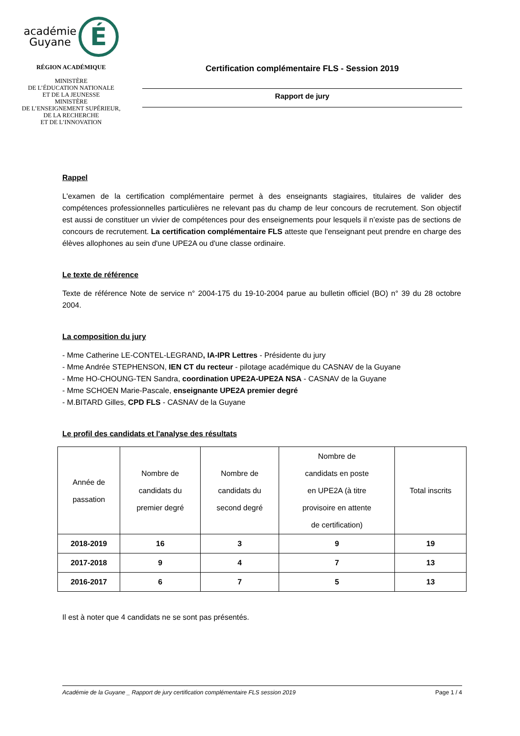académie
Guyane É
RÉGION ACADÉMIQUE
MINISTÈRE
DE L’ÉDUCATION NATIONALE
ET DE LA JEUNESSE
MINISTÈRE
DE L’ENSEIGNEMENT SUPÉRIEUR,
DE LA RECHERCHE
ET DE L’INNOVATION
Certification complémentaire FLS - Session 2019
Rapport de jury
Rappel
L'examen de la certification complémentaire permet à des enseignants stagiaires, titulaires de valider des compétences professionnelles particulières ne relevant pas du champ de leur concours de recrutement. Son objectif est aussi de constituer un vivier de compétences pour des enseignements pour lesquels il n’existe pas de sections de concours de recrutement. La certification complémentaire FLS atteste que l'enseignant peut prendre en charge des élèves allophones au sein d'une UPE2A ou d'une classe ordinaire.
Le texte de référence
Texte de référence Note de service n° 2004-175 du 19-10-2004 parue au bulletin officiel (BO) n° 39 du 28 octobre 2004.
La composition du jury
- Mme Catherine LE-CONTEL-LEGRAND, IA-IPR Lettres - Présidente du jury
- Mme Andrée STEPHENSON, IEN CT du recteur - pilotage académique du CASNAV de la Guyane
- Mme HO-CHOUNG-TEN Sandra, coordination UPE2A-UPE2A NSA - CASNAV de la Guyane
- Mme SCHOEN Marie-Pascale, enseignante UPE2A premier degré
- M.BITARD Gilles, CPD FLS - CASNAV de la Guyane
Le profil des candidats et l'analyse des résultats
| Année de passation | Nombre de candidats du premier degré | Nombre de candidats du second degré | Nombre de candidats en poste en UPE2A (à titre provisoire en attente de certification) | Total inscrits |
| --- | --- | --- | --- | --- |
| 2018-2019 | 16 | 3 | 9 | 19 |
| 2017-2018 | 9 | 4 | 7 | 13 |
| 2016-2017 | 6 | 7 | 5 | 13 |
Il est à noter que 4 candidats ne se sont pas présentés.
Académie de la Guyane _ Rapport de jury certification complémentaire FLS session 2019 Page 1 / 4